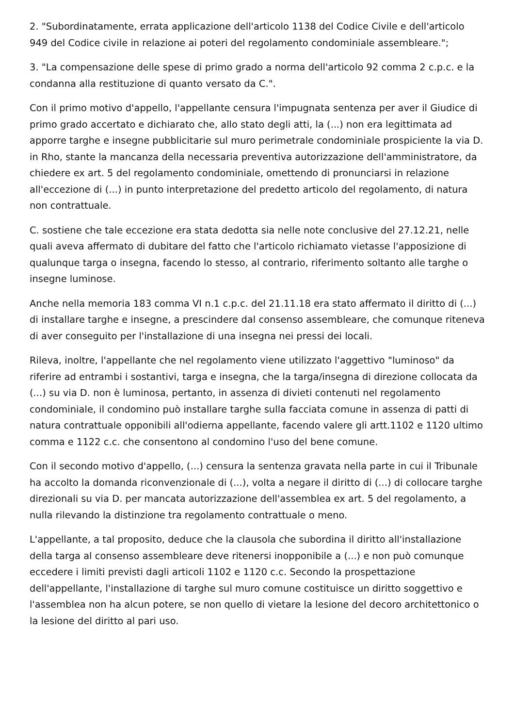2. "Subordinatamente, errata applicazione dell'articolo 1138 del Codice Civile e dell'articolo 949 del Codice civile in relazione ai poteri del regolamento condominiale assembleare.";
3. "La compensazione delle spese di primo grado a norma dell'articolo 92 comma 2 c.p.c. e la condanna alla restituzione di quanto versato da C.".
Con il primo motivo d'appello, l'appellante censura l'impugnata sentenza per aver il Giudice di primo grado accertato e dichiarato che, allo stato degli atti, la (...) non era legittimata ad apporre targhe e insegne pubblicitarie sul muro perimetrale condominiale prospiciente la via D. in Rho, stante la mancanza della necessaria preventiva autorizzazione dell'amministratore, da chiedere ex art. 5 del regolamento condominiale, omettendo di pronunciarsi in relazione all'eccezione di (...) in punto interpretazione del predetto articolo del regolamento, di natura non contrattuale.
C. sostiene che tale eccezione era stata dedotta sia nelle note conclusive del 27.12.21, nelle quali aveva affermato di dubitare del fatto che l'articolo richiamato vietasse l'apposizione di qualunque targa o insegna, facendo lo stesso, al contrario, riferimento soltanto alle targhe o insegne luminose.
Anche nella memoria 183 comma VI n.1 c.p.c. del 21.11.18 era stato affermato il diritto di (...) di installare targhe e insegne, a prescindere dal consenso assembleare, che comunque riteneva di aver conseguito per l'installazione di una insegna nei pressi dei locali.
Rileva, inoltre, l'appellante che nel regolamento viene utilizzato l'aggettivo "luminoso" da riferire ad entrambi i sostantivi, targa e insegna, che la targa/insegna di direzione collocata da (...) su via D. non è luminosa, pertanto, in assenza di divieti contenuti nel regolamento condominiale, il condomino può installare targhe sulla facciata comune in assenza di patti di natura contrattuale opponibili all'odierna appellante, facendo valere gli artt.1102 e 1120 ultimo comma e 1122 c.c. che consentono al condomino l'uso del bene comune.
Con il secondo motivo d'appello, (...) censura la sentenza gravata nella parte in cui il Tribunale ha accolto la domanda riconvenzionale di (...), volta a negare il diritto di (...) di collocare targhe direzionali su via D. per mancata autorizzazione dell'assemblea ex art. 5 del regolamento, a nulla rilevando la distinzione tra regolamento contrattuale o meno.
L'appellante, a tal proposito, deduce che la clausola che subordina il diritto all'installazione della targa al consenso assembleare deve ritenersi inopponibile a (...) e non può comunque eccedere i limiti previsti dagli articoli 1102 e 1120 c.c. Secondo la prospettazione dell'appellante, l'installazione di targhe sul muro comune costituisce un diritto soggettivo e l'assemblea non ha alcun potere, se non quello di vietare la lesione del decoro architettonico o la lesione del diritto al pari uso.